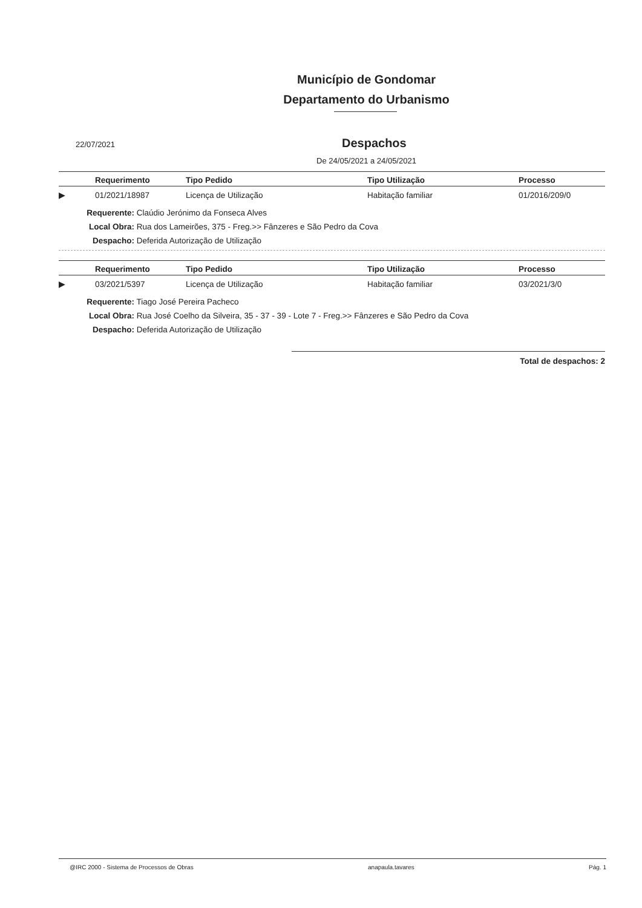Município de Gondomar
Departamento do Urbanismo
22/07/2021
Despachos
De 24/05/2021 a 24/05/2021
| | Requerimento | Tipo Pedido | Tipo Utilização | Processo |
| --- | --- | --- | --- | --- |
| ▶ | 01/2021/18987 | Licença de Utilização | Habitação familiar | 01/2016/209/0 |
Requerente: Claúdio Jerónimo da Fonseca Alves
Local Obra: Rua dos Lameirões, 375 - Freg.>> Fânzeres e São Pedro da Cova
Despacho: Deferida Autorização de Utilização
| | Requerimento | Tipo Pedido | Tipo Utilização | Processo |
| --- | --- | --- | --- | --- |
| ▶ | 03/2021/5397 | Licença de Utilização | Habitação familiar | 03/2021/3/0 |
Requerente: Tiago José Pereira Pacheco
Local Obra: Rua José Coelho da Silveira, 35 - 37 - 39 - Lote 7 - Freg.>> Fânzeres e São Pedro da Cova
Despacho: Deferida Autorização de Utilização
Total de despachos: 2
@IRC 2000 - Sistema de Processos de Obras anapaula.tavares Pág. 1